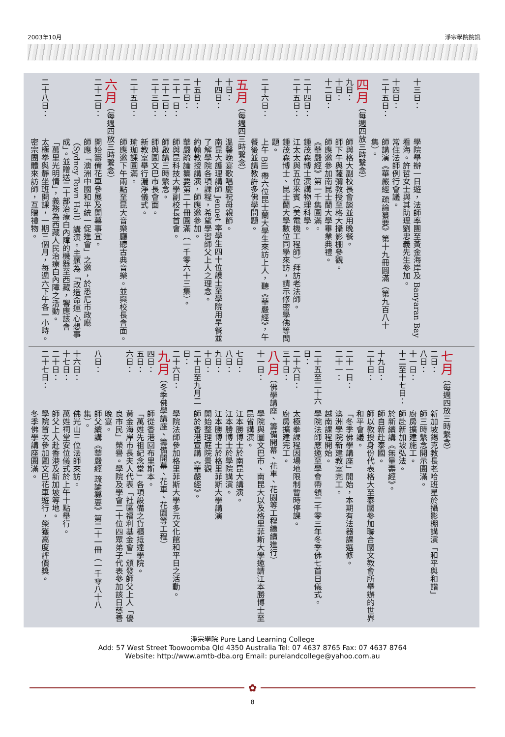2003年10月 淨宗學院院訊
十三日： 學院舉辦一日遊，法師率團至黃金海岸及 Banyaran Bay 看海。許哲女士與其助理劉忠義先生參加。
十四日： 常住法師例行會議。
二十五日： 師講演《華嚴經 疏論纂要》第十九冊圓滿（第九百八十集）。
四月（每週四放三時繫念）
九日： 師與格大副校長會談並用晚餐。
十日： 師下午與薩彌教授至格大攝影棚參觀。
十二日： 師應邀參加南昆士蘭大學畢業典禮。
《華嚴經》第一千集圓滿。
二十四日： 鍾茂森博士演講物理科學。
二十五日： 江太太與五位來賓（美電機工程師）拜訪老法師。
鍾茂森博士、昆士蘭大學數位同學來訪，請示修密學佛等問題。
二十六日： 上午 Bill 帶六位昆士蘭大學生來訪上人，聽《華嚴經》，午餐後並請教許多佛學問題。
五月（每週四三時繫念）
十日： 溫馨晚宴歌唱慶祝母親節。
十四日： 南昆大護理講師 Jennet 率學生四十位護士至學院用早餐並了解學院各項課程，希望學習師父上人之理念。
十五日： 約翰教授講演，師應邀參加。
二十日： 華嚴疏論纂要第二十冊圓滿（一千零六十三集）。
二十一日： 師與昆科技大學副校長首會。
二十二日： 師啟講三時繫念。
二十三日： 師與圖文巴市長會面。
新教室舉行灑淨儀式。
二十五日： 瑜珈課圓滿。
師應邀下午兩點至昆大音樂廳聽古典音樂。並與校長會面。
六月（每週四放三時繫念）
二十二日： 開始籌備花車參展及開幕事宜。
師應「澳洲中國和平統一促進會」之邀，於悉尼市政廳（Sydney Town Hall）講演。主題為「改造命運 心想事成」。並贈送二十部治療白內障的機器至西藏，響應該會「萬里光明情」，義務為西藏人民治療白內障之活動。
二十八日： 太極拳與靜坐班開課，一期三個月，每週六下午各一小時。
密宗團體來訪師，互贈禮物。
七月（每週四放三時繫念）
二日： 新加坡錫克教長老哈班星於攝影棚講演「和平與和諧」
八日： 師三時繫念開示圓滿。
十一日： 廚房擴建施工。
十二至十七日： 師赴新加坡弘法。
於新續講《無量壽經》。
十九日： 師自新赴泰國。
二十日： 師以教授身份代表格大至泰國參加聯合國文教會所舉辦的世界和平會議。
二十一日： 「冬季佛學講座」開始，本期有法器課選修。
二十一： 澳洲學院新建教室完工。
越南課程開始。
二十五至二十六日： 學院法師應邀至學會帶領二千零三年冬季佛七首日儀式。
二十六日： 太極拳課程因場地限制暫時停課。
三十日： 廚房擴建完工。
八月（佛學講座、籌備開幕、花車、花園等工程繼續進行）
十一日： 學院與圖文巴市、南昆大以及格里菲斯大學邀請江本勝博士至昆省講演。
七日： 江本勝博士於南昆大講演。
八日： 江本勝博士於學院講演。
九日： 江本勝博士於格里菲斯大學講演
十日： 開始整理庭院景觀
二十日至九月二日： 師於香港宣講《華嚴經》。
二十六日： 學院法師參加格里菲斯大學多元文化館和平日之活動。
九月（冬季佛學講座、籌備開幕、花車、花園等工程）
四日： 師從香港回布里斯本。
五日： 「萬姓先祖紀念堂」各項設備之貨櫃抵達學院。
六日： 黃金海岸市長夫人代表「社區福利基金會」頒發師父上人「優良市民」榮譽。學院及學會二十位四眾弟子代表參加該日慈善晚宴。
八日： 師父續講《華嚴經 疏論纂要》第二十一冊（一千零八十八集）。
十六日： 佛光山三位法師來訪。
十七日： 萬姓祠堂安位儀式於上午十點舉行。
二十日： 師父上人赴香港及新加坡等地。
二十七日： 學院首次參加圖文巴花車遊行，榮獲高度評價獎。
冬季佛學講座圓滿。
淨宗學院 Pure Land Learning College
Add: 57 West Street Toowoomba Qld 4350 Australia Tel: 07 4637 8765 Fax: 07 4637 8764
Website: http://www.amtb-dba.org Email: purelandcollege@yahoo.com.au
✿
8